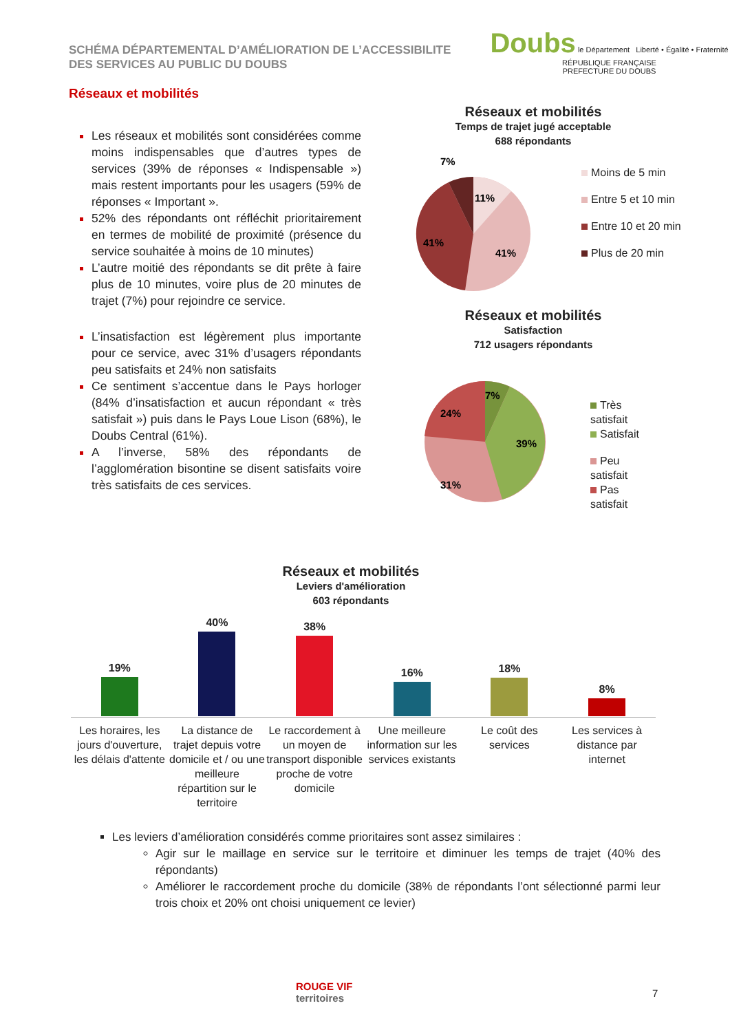SCHÉMA DÉPARTEMENTAL D’AMÉLIORATION DE L’ACCESSIBILITE
DES SERVICES AU PUBLIC DU DOUBS
Doubs le Département Liberté • Égalité • Fraternité RÉPUBLIQUE FRANÇAISE
PREFECTURE DU DOUBS
Réseaux et mobilités
Les réseaux et mobilités sont considérées comme moins indispensables que d’autres types de services (39% de réponses « Indispensable ») mais restent importants pour les usagers (59% de réponses « Important ».
52% des répondants ont réfléchit prioritairement en termes de mobilité de proximité (présence du service souhaitée à moins de 10 minutes)
L’autre moitié des répondants se dit prête à faire plus de 10 minutes, voire plus de 20 minutes de trajet (7%) pour rejoindre ce service.
L’insatisfaction est légèrement plus importante pour ce service, avec 31% d’usagers répondants peu satisfaits et 24% non satisfaits
Ce sentiment s’accentue dans le Pays horloger (84% d’insatisfaction et aucun répondant « très satisfait ») puis dans le Pays Loue Lison (68%), le Doubs Central (61%).
A l’inverse, 58% des répondants de l’agglomération bisontine se disent satisfaits voire très satisfaits de ces services.
Réseaux et mobilités
Temps de trajet jugé acceptable
688 répondants
11%
41%
41%
7%
Moins de 5 min
Entre 5 et 10 min
Entre 10 et 20 min
Plus de 20 min
Réseaux et mobilités
Satisfaction
712 usagers répondants
7%
39%
31%
24%
Très satisfait
Satisfait
Peu satisfait
Pas satisfait
Réseaux et mobilités
Leviers d'amélioration
603 répondants
| 19% | 40% | 38% | 16% | 18% | 8% |
| Les horaires, les jours d'ouverture, les délais d'attente | La distance de trajet depuis votre domicile et / ou une meilleure répartition sur le territoire | Le raccordement à un moyen de transport disponible proche de votre domicile | Une meilleure information sur les services existants | Le coût des services | Les services à distance par internet |
Les leviers d’amélioration considérés comme prioritaires sont assez similaires :
Agir sur le maillage en service sur le territoire et diminuer les temps de trajet (40% des répondants)
Améliorer le raccordement proche du domicile (38% de répondants l’ont sélectionné parmi leur trois choix et 20% ont choisi uniquement ce levier)
ROUGE VIF
territoires
7